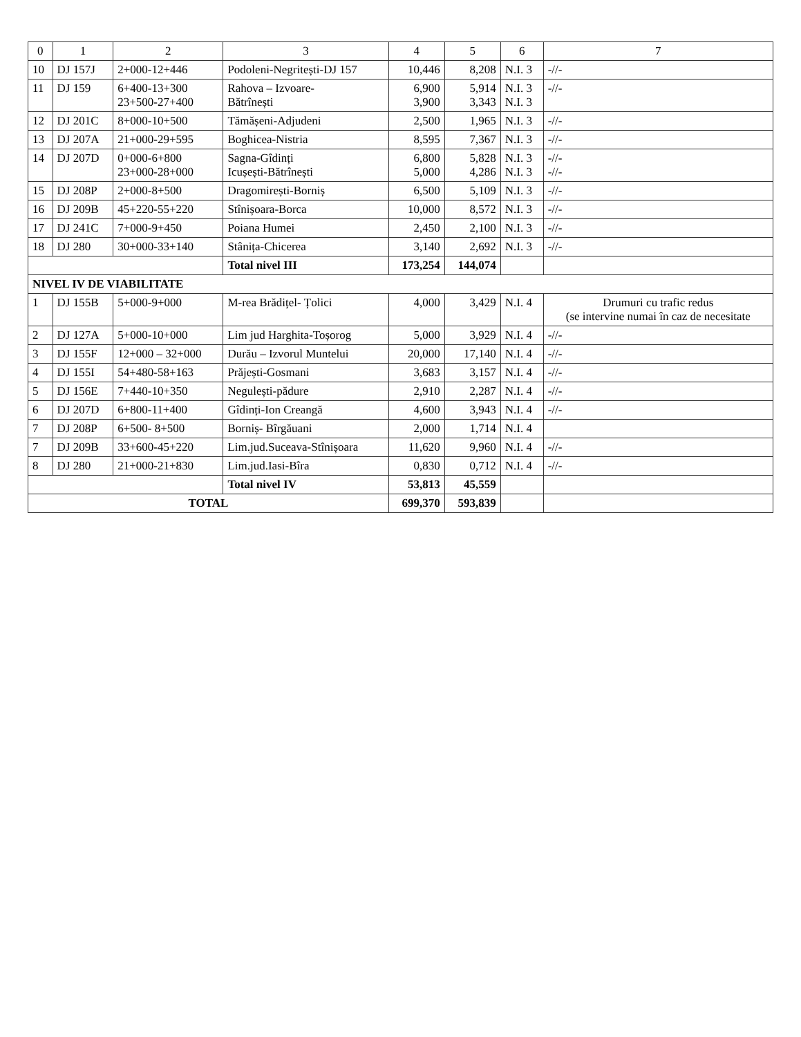| 0 | 1 | 2 | 3 | 4 | 5 | 6 | 7 |
| --- | --- | --- | --- | --- | --- | --- | --- |
| 10 | DJ 157J | 2+000-12+446 | Podoleni-Negritești-DJ 157 | 10,446 | 8,208 | N.I. 3 | -//- |
| 11 | DJ 159 | 6+400-13+300 23+500-27+400 | Rahova – Izvoare- Bătrînești | 6,900 3,900 | 5,914 3,343 | N.I. 3 N.I. 3 | -//- |
| 12 | DJ 201C | 8+000-10+500 | Tămășeni-Adjudeni | 2,500 | 1,965 | N.I. 3 | -//- |
| 13 | DJ 207A | 21+000-29+595 | Boghicea-Nistria | 8,595 | 7,367 | N.I. 3 | -//- |
| 14 | DJ 207D | 0+000-6+800 23+000-28+000 | Sagna-Gîdinți Icușești-Bătrînești | 6,800 5,000 | 5,828 4,286 | N.I. 3 N.I. 3 | -//- -//- |
| 15 | DJ 208P | 2+000-8+500 | Dragomirești-Borniș | 6,500 | 5,109 | N.I. 3 | -//- |
| 16 | DJ 209B | 45+220-55+220 | Stînișoara-Borca | 10,000 | 8,572 | N.I. 3 | -//- |
| 17 | DJ 241C | 7+000-9+450 | Poiana Humei | 2,450 | 2,100 | N.I. 3 | -//- |
| 18 | DJ 280 | 30+000-33+140 | Stânița-Chicerea | 3,140 | 2,692 | N.I. 3 | -//- |
| | | | Total nivel III | 173,254 | 144,074 | | |
| NIVEL IV DE VIABILITATE | | | | | | | |
| 1 | DJ 155B | 5+000-9+000 | M-rea Brădițel- Țolici | 4,000 | 3,429 | N.I. 4 | Drumuri cu trafic redus (se intervine numai în caz de necesitate |
| 2 | DJ 127A | 5+000-10+000 | Lim jud Harghita-Toșorog | 5,000 | 3,929 | N.I. 4 | -//- |
| 3 | DJ 155F | 12+000 – 32+000 | Durău – Izvorul Muntelui | 20,000 | 17,140 | N.I. 4 | -//- |
| 4 | DJ 155I | 54+480-58+163 | Prăjești-Gosmani | 3,683 | 3,157 | N.I. 4 | -//- |
| 5 | DJ 156E | 7+440-10+350 | Negulești-pădure | 2,910 | 2,287 | N.I. 4 | -//- |
| 6 | DJ 207D | 6+800-11+400 | Gîdinți-Ion Creangă | 4,600 | 3,943 | N.I. 4 | -//- |
| 7 | DJ 208P | 6+500- 8+500 | Borniș- Bîrgăuani | 2,000 | 1,714 | N.I. 4 | |
| 7 | DJ 209B | 33+600-45+220 | Lim.jud.Suceava-Stînișoara | 11,620 | 9,960 | N.I. 4 | -//- |
| 8 | DJ 280 | 21+000-21+830 | Lim.jud.Iasi-Bîra | 0,830 | 0,712 | N.I. 4 | -//- |
| | | | Total nivel IV | 53,813 | 45,559 | | |
| TOTAL | | | | 699,370 | 593,839 | | |